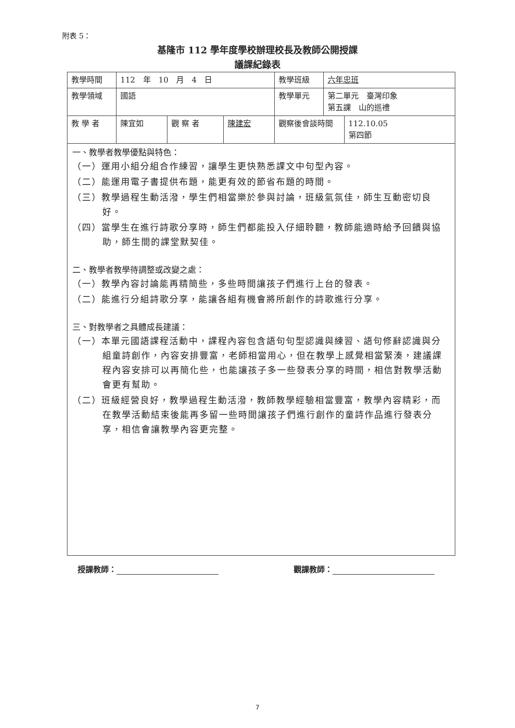附表 5：
基隆市 112 學年度學校辦理校長及教師公開授課
議課紀錄表
| 教學時間 | 112 年 10 月 4 日 | | | 教學班級 | 六年忠班 | |
| 教學領域 | 國語 | | | 教學單元 | 第二單元 臺灣印象 第五課 山的巡禮 | |
| 教 學 者 | 陳宜如 | 觀 察 者 | 陳建宏 | 觀察後會談時間 | | 112.10.05 第四節 |
| 一、教學者教學優點與特色： （一）運用小組分組合作練習，讓學生更快熟悉課文中句型內容。 （二）能運用電子書提供布題，能更有效的節省布題的時間。 （三）教學過程生動活潑，學生們相當樂於參與討論，班級氣氛佳，師生互動密切良好。 （四）當學生在進行詩歌分享時，師生們都能投入仔細聆聽，教師能適時給予回饋與協助，師生間的課堂默契佳。 二、教學者教學待調整或改變之處： （一）教學內容討論能再精簡些，多些時間讓孩子們進行上台的發表。 （二）能進行分組詩歌分享，能讓各組有機會將所創作的詩歌進行分享。 三、對教學者之具體成長建議： （一）本單元國語課程活動中，課程內容包含語句句型認識與練習、語句修辭認識與分組童詩創作，內容安排豐富，老師相當用心，但在教學上感覺相當緊湊，建議課程內容安排可以再簡化些，也能讓孩子多一些發表分享的時間，相信對教學活動會更有幫助。 （二）班級經營良好，教學過程生動活潑，教師教學經驗相當豐富，教學內容精彩，而在教學活動結束後能再多留一些時間讓孩子們進行創作的童詩作品進行發表分享，相信會讓教學內容更完整。 | | | | | | |
授課教師： 觀課教師：
7